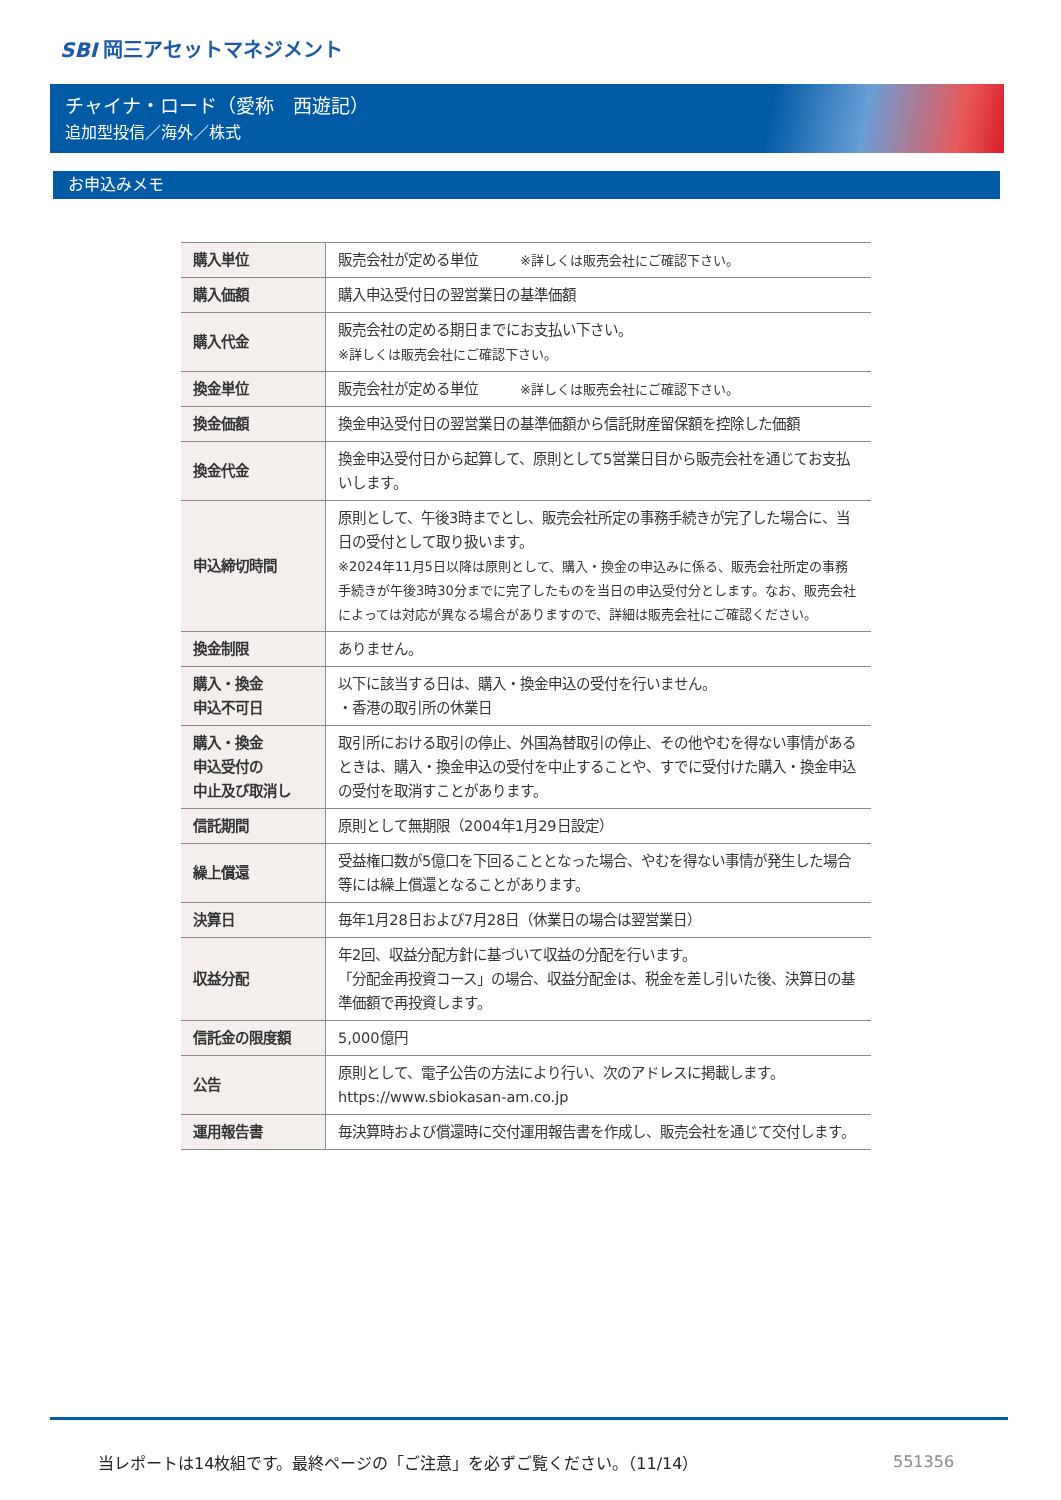SBI 岡三アセットマネジメント
チャイナ・ロード（愛称　西遊記）
追加型投信／海外／株式
お申込みメモ
| 購入単位 | 販売会社が定める単位 ※詳しくは販売会社にご確認下さい。 |
| 購入価額 | 購入申込受付日の翌営業日の基準価額 |
| 購入代金 | 販売会社の定める期日までにお支払い下さい。 ※詳しくは販売会社にご確認下さい。 |
| 換金単位 | 販売会社が定める単位 ※詳しくは販売会社にご確認下さい。 |
| 換金価額 | 換金申込受付日の翌営業日の基準価額から信託財産留保額を控除した価額 |
| 換金代金 | 換金申込受付日から起算して、原則として5営業日目から販売会社を通じてお支払いします。 |
| 申込締切時間 | 原則として、午後3時までとし、販売会社所定の事務手続きが完了した場合に、当日の受付として取り扱います。 ※2024年11月5日以降は原則として、購入・換金の申込みに係る、販売会社所定の事務手続きが午後3時30分までに完了したものを当日の申込受付分とします。なお、販売会社によっては対応が異なる場合がありますので、詳細は販売会社にご確認ください。 |
| 換金制限 | ありません。 |
| 購入・換金 申込不可日 | 以下に該当する日は、購入・換金申込の受付を行いません。 ・香港の取引所の休業日 |
| 購入・換金 申込受付の 中止及び取消し | 取引所における取引の停止、外国為替取引の停止、その他やむを得ない事情があるときは、購入・換金申込の受付を中止することや、すでに受付けた購入・換金申込の受付を取消すことがあります。 |
| 信託期間 | 原則として無期限（2004年1月29日設定） |
| 繰上償還 | 受益権口数が5億口を下回ることとなった場合、やむを得ない事情が発生した場合等には繰上償還となることがあります。 |
| 決算日 | 毎年1月28日および7月28日（休業日の場合は翌営業日） |
| 収益分配 | 年2回、収益分配方針に基づいて収益の分配を行います。 「分配金再投資コース」の場合、収益分配金は、税金を差し引いた後、決算日の基準価額で再投資します。 |
| 信託金の限度額 | 5,000億円 |
| 公告 | 原則として、電子公告の方法により行い、次のアドレスに掲載します。 https://www.sbiokasan-am.co.jp |
| 運用報告書 | 毎決算時および償還時に交付運用報告書を作成し、販売会社を通じて交付します。 |
当レポートは14枚組です。最終ページの「ご注意」を必ずご覧ください。（11/14）
551356